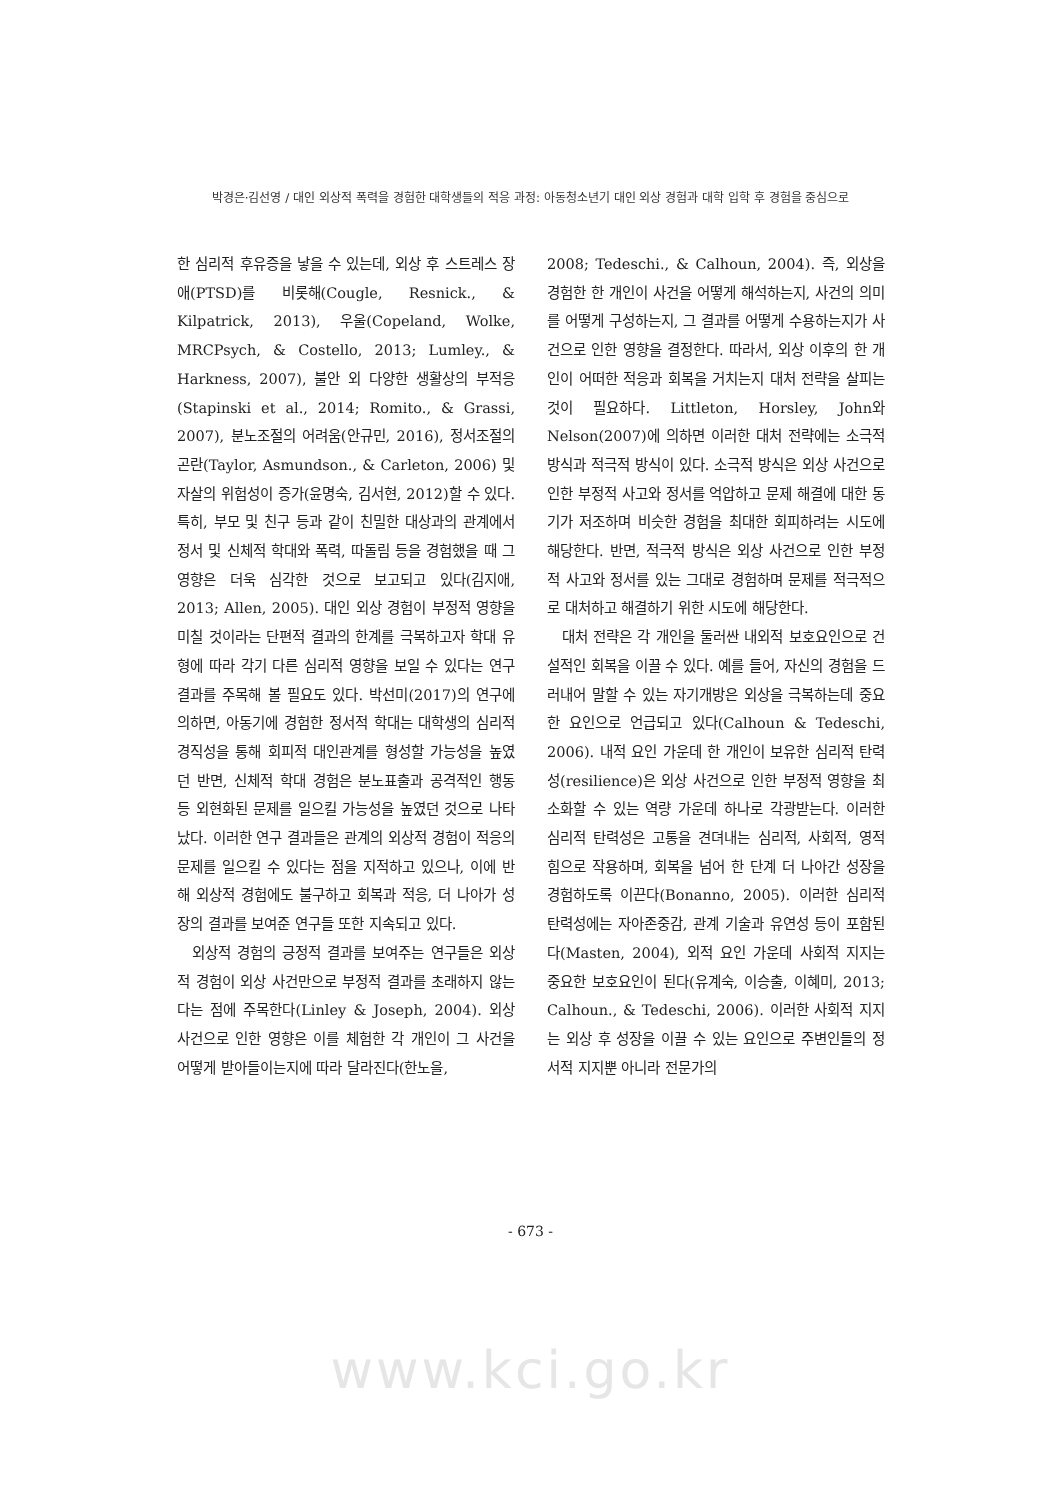박경은·김선영 / 대인 외상적 폭력을 경험한 대학생들의 적응 과정: 아동청소년기 대인 외상 경험과 대학 입학 후 경험을 중심으로
한 심리적 후유증을 낳을 수 있는데, 외상 후 스트레스 장애(PTSD)를 비롯해(Cougle, Resnick., & Kilpatrick, 2013), 우울(Copeland, Wolke, MRCPsych, & Costello, 2013; Lumley., & Harkness, 2007), 불안 외 다양한 생활상의 부적응(Stapinski et al., 2014; Romito., & Grassi, 2007), 분노조절의 어려움(안규민, 2016), 정서조절의 곤란(Taylor, Asmundson., & Carleton, 2006) 및 자살의 위험성이 증가(윤명숙, 김서현, 2012)할 수 있다. 특히, 부모 및 친구 등과 같이 친밀한 대상과의 관계에서 정서 및 신체적 학대와 폭력, 따돌림 등을 경험했을 때 그 영향은 더욱 심각한 것으로 보고되고 있다(김지애, 2013; Allen, 2005). 대인 외상 경험이 부정적 영향을 미칠 것이라는 단편적 결과의 한계를 극복하고자 학대 유형에 따라 각기 다른 심리적 영향을 보일 수 있다는 연구 결과를 주목해 볼 필요도 있다. 박선미(2017)의 연구에 의하면, 아동기에 경험한 정서적 학대는 대학생의 심리적 경직성을 통해 회피적 대인관계를 형성할 가능성을 높였던 반면, 신체적 학대 경험은 분노표출과 공격적인 행동 등 외현화된 문제를 일으킬 가능성을 높였던 것으로 나타났다. 이러한 연구 결과들은 관계의 외상적 경험이 적응의 문제를 일으킬 수 있다는 점을 지적하고 있으나, 이에 반해 외상적 경험에도 불구하고 회복과 적응, 더 나아가 성장의 결과를 보여준 연구들 또한 지속되고 있다.
외상적 경험의 긍정적 결과를 보여주는 연구들은 외상적 경험이 외상 사건만으로 부정적 결과를 초래하지 않는다는 점에 주목한다(Linley & Joseph, 2004). 외상 사건으로 인한 영향은 이를 체험한 각 개인이 그 사건을 어떻게 받아들이는지에 따라 달라진다(한노을,
2008; Tedeschi., & Calhoun, 2004). 즉, 외상을 경험한 한 개인이 사건을 어떻게 해석하는지, 사건의 의미를 어떻게 구성하는지, 그 결과를 어떻게 수용하는지가 사건으로 인한 영향을 결정한다. 따라서, 외상 이후의 한 개인이 어떠한 적응과 회복을 거치는지 대처 전략을 살피는 것이 필요하다. Littleton, Horsley, John와 Nelson(2007)에 의하면 이러한 대처 전략에는 소극적 방식과 적극적 방식이 있다. 소극적 방식은 외상 사건으로 인한 부정적 사고와 정서를 억압하고 문제 해결에 대한 동기가 저조하며 비슷한 경험을 최대한 회피하려는 시도에 해당한다. 반면, 적극적 방식은 외상 사건으로 인한 부정적 사고와 정서를 있는 그대로 경험하며 문제를 적극적으로 대처하고 해결하기 위한 시도에 해당한다.
대처 전략은 각 개인을 둘러싼 내외적 보호요인으로 건설적인 회복을 이끌 수 있다. 예를 들어, 자신의 경험을 드러내어 말할 수 있는 자기개방은 외상을 극복하는데 중요한 요인으로 언급되고 있다(Calhoun & Tedeschi, 2006). 내적 요인 가운데 한 개인이 보유한 심리적 탄력성(resilience)은 외상 사건으로 인한 부정적 영향을 최소화할 수 있는 역량 가운데 하나로 각광받는다. 이러한 심리적 탄력성은 고통을 견뎌내는 심리적, 사회적, 영적 힘으로 작용하며, 회복을 넘어 한 단계 더 나아간 성장을 경험하도록 이끈다(Bonanno, 2005). 이러한 심리적 탄력성에는 자아존중감, 관계 기술과 유연성 등이 포함된다(Masten, 2004), 외적 요인 가운데 사회적 지지는 중요한 보호요인이 된다(유계숙, 이승출, 이혜미, 2013; Calhoun., & Tedeschi, 2006). 이러한 사회적 지지는 외상 후 성장을 이끌 수 있는 요인으로 주변인들의 정서적 지지뿐 아니라 전문가의
- 673 -
www.kci.go.kr